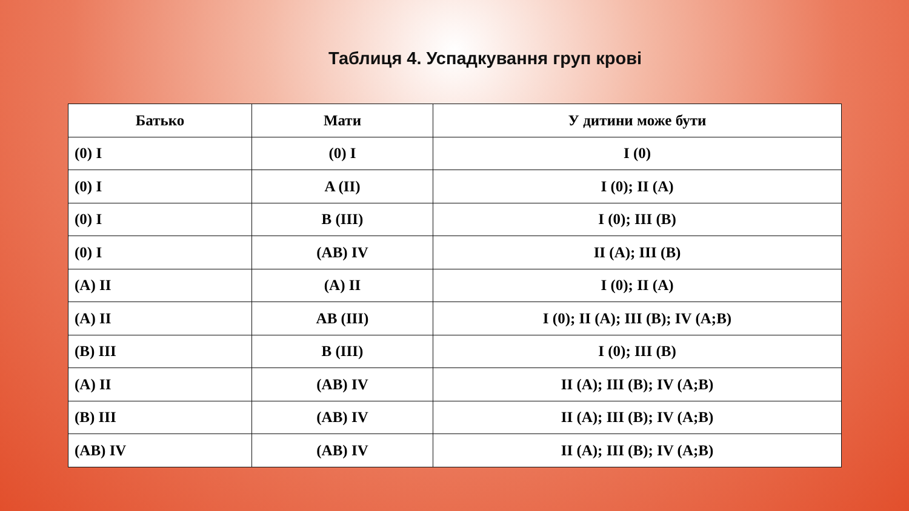Таблиця 4. Успадкування груп крові
| Батько | Мати | У дитини може бути |
| --- | --- | --- |
| (0) I | (0) I | I (0) |
| (0) I | A (II) | I (0); II (A) |
| (0) I | B (III) | I (0); III (B) |
| (0) I | (AB) IV | II (A); III (B) |
| (A) II | (A) II | I (0); II (A) |
| (A) II | AB (III) | I (0); II (A); III (B); IV (A;B) |
| (B) III | B (III) | I (0); III (B) |
| (A) II | (AB) IV | II (A); III (B); IV (A;B) |
| (B) III | (AB) IV | II (A); III (B); IV (A;B) |
| (AB) IV | (AB) IV | II (A); III (B); IV (A;B) |